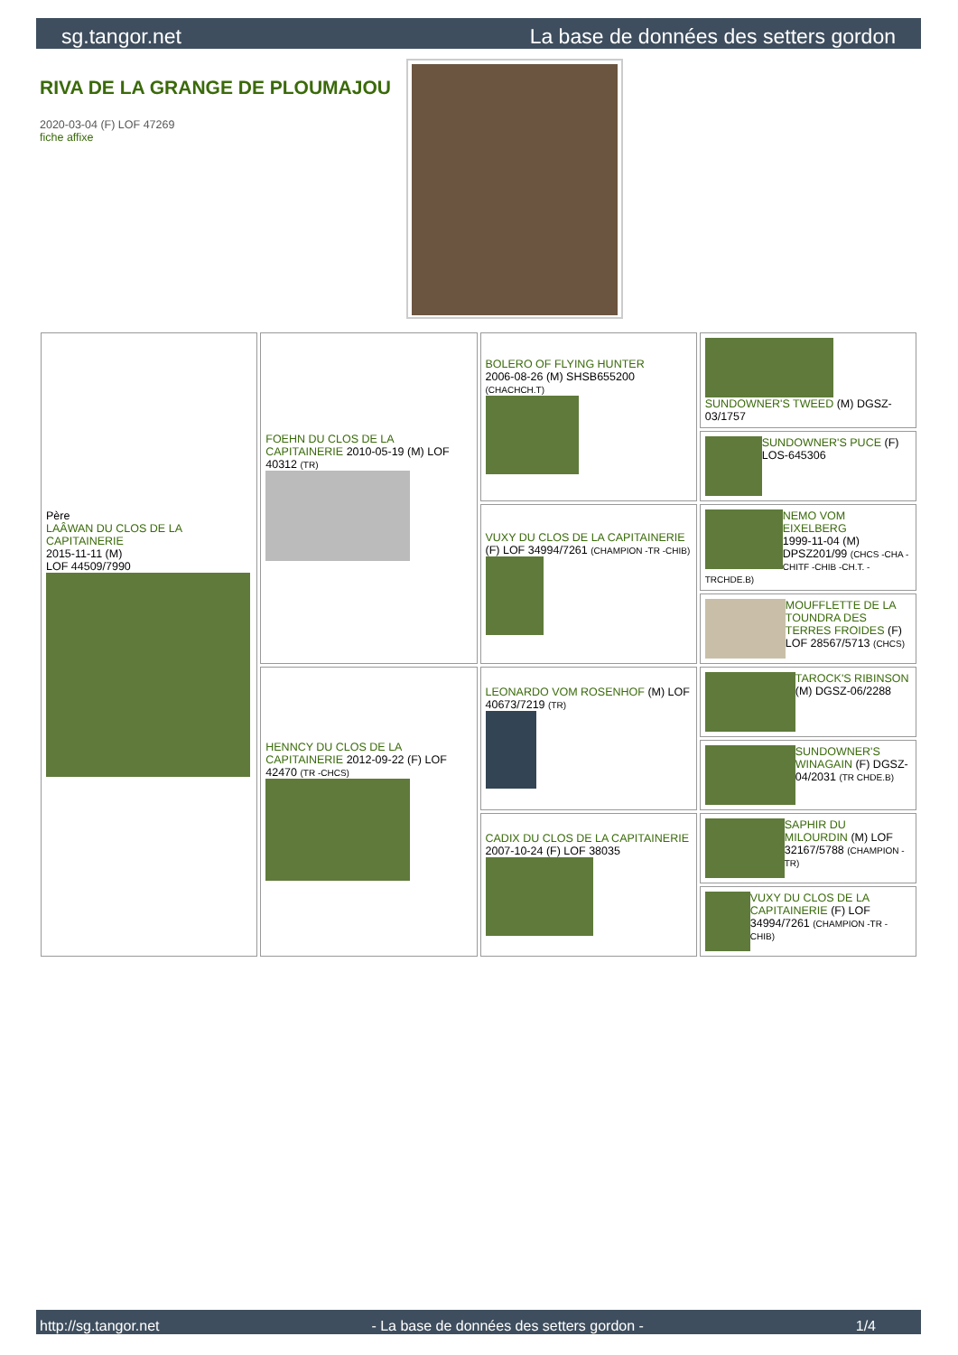sg.tangor.net La base de données des setters gordon
RIVA DE LA GRANGE DE PLOUMAJOU
2020-03-04 (F) LOF 47269
fiche affixe
| Père LAÂWAN DU CLOS DE LA CAPITAINERIE 2015-11-11 (M) LOF 44509/7990 | FOEHN DU CLOS DE LA CAPITAINERIE 2010-05-19 (M) LOF 40312 (TR) | BOLERO OF FLYING HUNTER 2006-08-26 (M) SHSB655200 (CHACHCH.T) | SUNDOWNER'S TWEED (M) DGSZ-03/1757 |
| | | | SUNDOWNER'S PUCE (F) LOS-645306 |
| | | VUXY DU CLOS DE LA CAPITAINERIE (F) LOF 34994/7261 (CHAMPION -TR -CHIB) | NEMO VOM EIXELBERG 1999-11-04 (M) DPSZ201/99 (CHCS -CHA -CHITF -CHIB -CH.T. -TRCHDE.B) |
| | | | MOUFFLETTE DE LA TOUNDRA DES TERRES FROIDES (F) LOF 28567/5713 (CHCS) |
| | HENNCY DU CLOS DE LA CAPITAINERIE 2012-09-22 (F) LOF 42470 (TR -CHCS) | LEONARDO VOM ROSENHOF (M) LOF 40673/7219 (TR) | TAROCK'S RIBINSON (M) DGSZ-06/2288 |
| | | | SUNDOWNER'S WINAGAIN (F) DGSZ-04/2031 (TR CHDE.B) |
| | | CADIX DU CLOS DE LA CAPITAINERIE 2007-10-24 (F) LOF 38035 | SAPHIR DU MILOURDIN (M) LOF 32167/5788 (CHAMPION -TR) |
| | | | VUXY DU CLOS DE LA CAPITAINERIE (F) LOF 34994/7261 (CHAMPION -TR -CHIB) |
http://sg.tangor.net - La base de données des setters gordon - 1/4